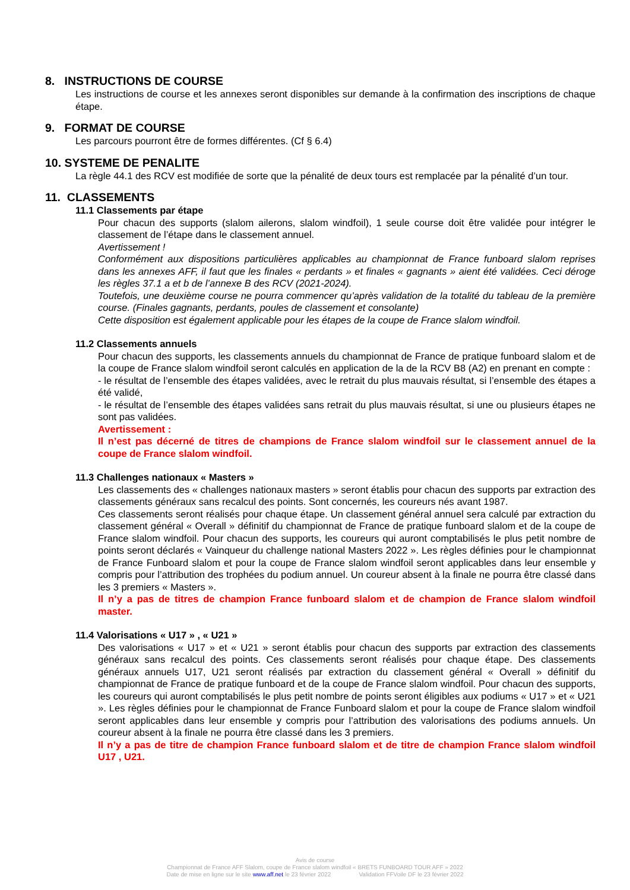8. INSTRUCTIONS DE COURSE
Les instructions de course et les annexes seront disponibles sur demande à la confirmation des inscriptions de chaque étape.
9. FORMAT DE COURSE
Les parcours pourront être de formes différentes. (Cf § 6.4)
10. SYSTEME DE PENALITE
La règle 44.1 des RCV est modifiée de sorte que la pénalité de deux tours est remplacée par la pénalité d’un tour.
11. CLASSEMENTS
11.1 Classements par étape
Pour chacun des supports (slalom ailerons, slalom windfoil), 1 seule course doit être validée pour intégrer le classement de l’étape dans le classement annuel.
Avertissement !
Conformément aux dispositions particulières applicables au championnat de France funboard slalom reprises dans les annexes AFF, il faut que les finales « perdants » et finales « gagnants » aient été validées. Ceci déroge les règles 37.1 a et b de l’annexe B des RCV (2021-2024).
Toutefois, une deuxième course ne pourra commencer qu’après validation de la totalité du tableau de la première course. (Finales gagnants, perdants, poules de classement et consolante)
Cette disposition est également applicable pour les étapes de la coupe de France slalom windfoil.
11.2 Classements annuels
Pour chacun des supports, les classements annuels du championnat de France de pratique funboard slalom et de la coupe de France slalom windfoil seront calculés en application de la de la RCV B8 (A2) en prenant en compte :
- le résultat de l’ensemble des étapes validées, avec le retrait du plus mauvais résultat, si l’ensemble des étapes a été validé,
- le résultat de l’ensemble des étapes validées sans retrait du plus mauvais résultat, si une ou plusieurs étapes ne sont pas validées.
Avertissement :
Il n’est pas décerné de titres de champions de France slalom windfoil sur le classement annuel de la coupe de France slalom windfoil.
11.3 Challenges nationaux « Masters »
Les classements des « challenges nationaux masters » seront établis pour chacun des supports par extraction des classements généraux sans recalcul des points. Sont concernés, les coureurs nés avant 1987.
Ces classements seront réalisés pour chaque étape. Un classement général annuel sera calculé par extraction du classement général « Overall » définitif du championnat de France de pratique funboard slalom et de la coupe de France slalom windfoil. Pour chacun des supports, les coureurs qui auront comptabilisés le plus petit nombre de points seront déclarés « Vainqueur du challenge national Masters 2022 ». Les règles définies pour le championnat de France Funboard slalom et pour la coupe de France slalom windfoil seront applicables dans leur ensemble y compris pour l’attribution des trophées du podium annuel. Un coureur absent à la finale ne pourra être classé dans les 3 premiers « Masters ».
Il n’y a pas de titres de champion France funboard slalom et de champion de France slalom windfoil master.
11.4 Valorisations « U17 » , « U21 »
Des valorisations « U17 » et « U21 » seront établis pour chacun des supports par extraction des classements généraux sans recalcul des points. Ces classements seront réalisés pour chaque étape. Des classements généraux annuels U17, U21 seront réalisés par extraction du classement général « Overall » définitif du championnat de France de pratique funboard et de la coupe de France slalom windfoil. Pour chacun des supports, les coureurs qui auront comptabilisés le plus petit nombre de points seront éligibles aux podiums « U17 » et « U21 ». Les règles définies pour le championnat de France Funboard slalom et pour la coupe de France slalom windfoil seront applicables dans leur ensemble y compris pour l’attribution des valorisations des podiums annuels. Un coureur absent à la finale ne pourra être classé dans les 3 premiers.
Il n’y a pas de titre de champion France funboard slalom et de titre de champion France slalom windfoil U17 , U21.
Avis de course
Championnat de France AFF Slalom, coupe de France slalom windfoil « BRETS FUNBOARD TOUR AFF » 2022
Date de mise en ligne sur le site www.aff.net le 23 février 2022 Validation FFVoile DF le 23 février 2022